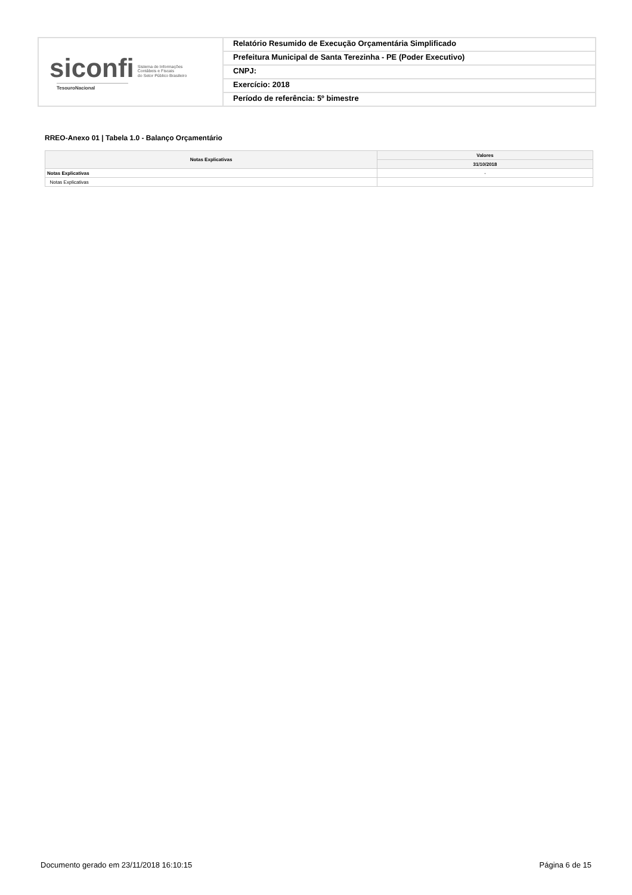siconfi Sistema de Informações
Contábeis e Fiscais
do Setor Público Brasileiro
TesouroNacional
Relatório Resumido de Execução Orçamentária Simplificado
Prefeitura Municipal de Santa Terezinha - PE (Poder Executivo)
CNPJ:
Exercício: 2018
Período de referência: 5º bimestre
RREO-Anexo 01 | Tabela 1.0 - Balanço Orçamentário
| Notas Explicativas | Valores |
| --- | --- |
| | 31/10/2018 |
| Notas Explicativas | - |
| Notas Explicativas | |
Documento gerado em 23/11/2018 16:10:15 Página 6 de 15